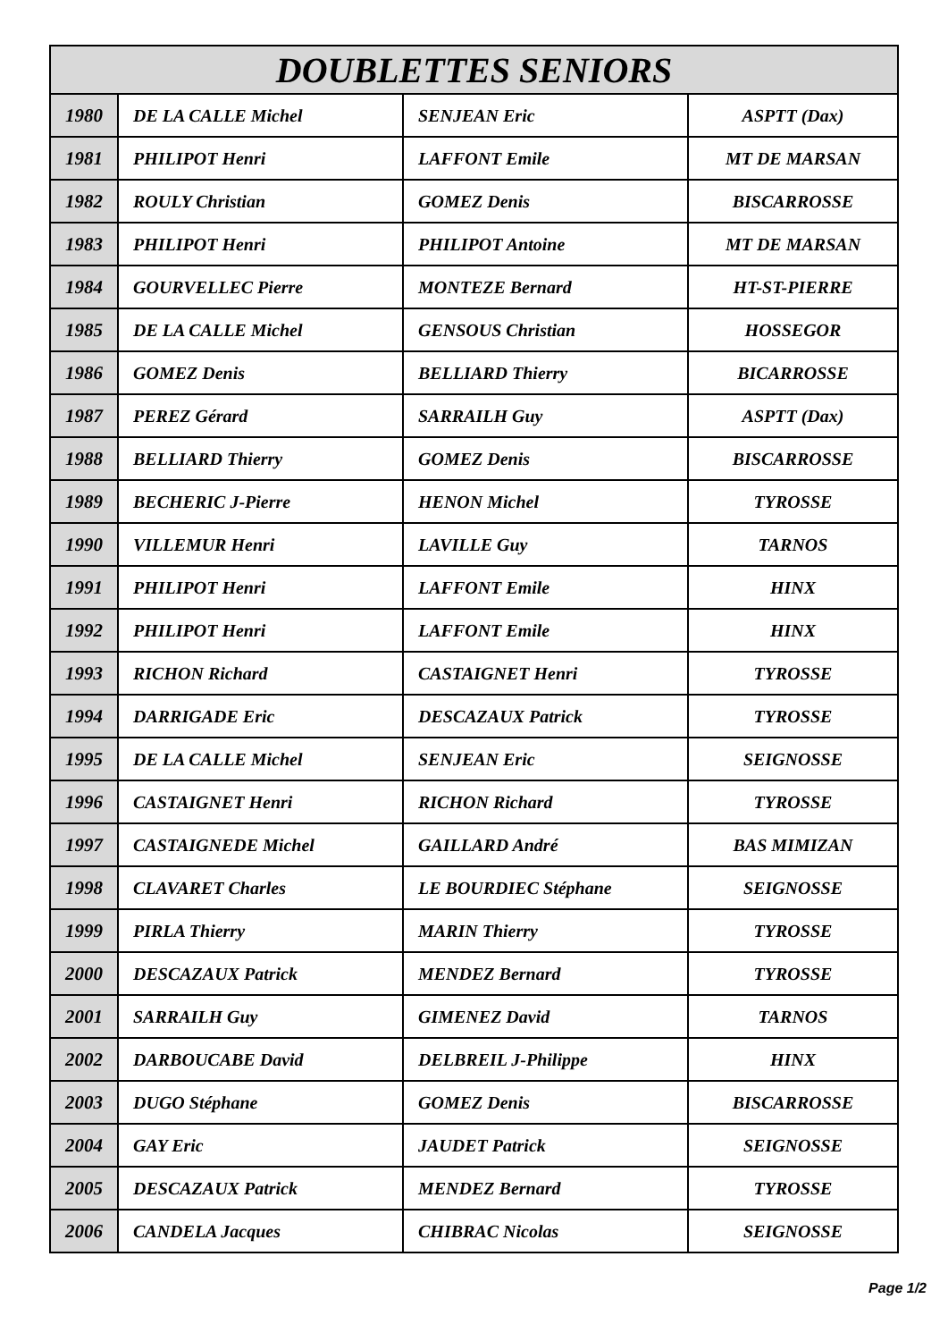| DOUBLETTES SENIORS | | | |
| --- | --- | --- | --- |
| 1980 | DE LA CALLE Michel | SENJEAN Eric | ASPTT (Dax) |
| 1981 | PHILIPOT Henri | LAFFONT Emile | MT DE MARSAN |
| 1982 | ROULY Christian | GOMEZ Denis | BISCARROSSE |
| 1983 | PHILIPOT Henri | PHILIPOT Antoine | MT DE MARSAN |
| 1984 | GOURVELLEC Pierre | MONTEZE Bernard | HT-ST-PIERRE |
| 1985 | DE LA CALLE Michel | GENSOUS Christian | HOSSEGOR |
| 1986 | GOMEZ Denis | BELLIARD Thierry | BICARROSSE |
| 1987 | PEREZ Gérard | SARRAILH Guy | ASPTT (Dax) |
| 1988 | BELLIARD Thierry | GOMEZ Denis | BISCARROSSE |
| 1989 | BECHERIC J-Pierre | HENON Michel | TYROSSE |
| 1990 | VILLEMUR Henri | LAVILLE Guy | TARNOS |
| 1991 | PHILIPOT Henri | LAFFONT Emile | HINX |
| 1992 | PHILIPOT Henri | LAFFONT Emile | HINX |
| 1993 | RICHON Richard | CASTAIGNET Henri | TYROSSE |
| 1994 | DARRIGADE Eric | DESCAZAUX Patrick | TYROSSE |
| 1995 | DE LA CALLE Michel | SENJEAN Eric | SEIGNOSSE |
| 1996 | CASTAIGNET Henri | RICHON Richard | TYROSSE |
| 1997 | CASTAIGNEDE Michel | GAILLARD André | BAS MIMIZAN |
| 1998 | CLAVARET Charles | LE BOURDIEC Stéphane | SEIGNOSSE |
| 1999 | PIRLA Thierry | MARIN Thierry | TYROSSE |
| 2000 | DESCAZAUX Patrick | MENDEZ Bernard | TYROSSE |
| 2001 | SARRAILH Guy | GIMENEZ David | TARNOS |
| 2002 | DARBOUCABE David | DELBREIL J-Philippe | HINX |
| 2003 | DUGO Stéphane | GOMEZ Denis | BISCARROSSE |
| 2004 | GAY Eric | JAUDET Patrick | SEIGNOSSE |
| 2005 | DESCAZAUX Patrick | MENDEZ Bernard | TYROSSE |
| 2006 | CANDELA Jacques | CHIBRAC Nicolas | SEIGNOSSE |
Page 1/2